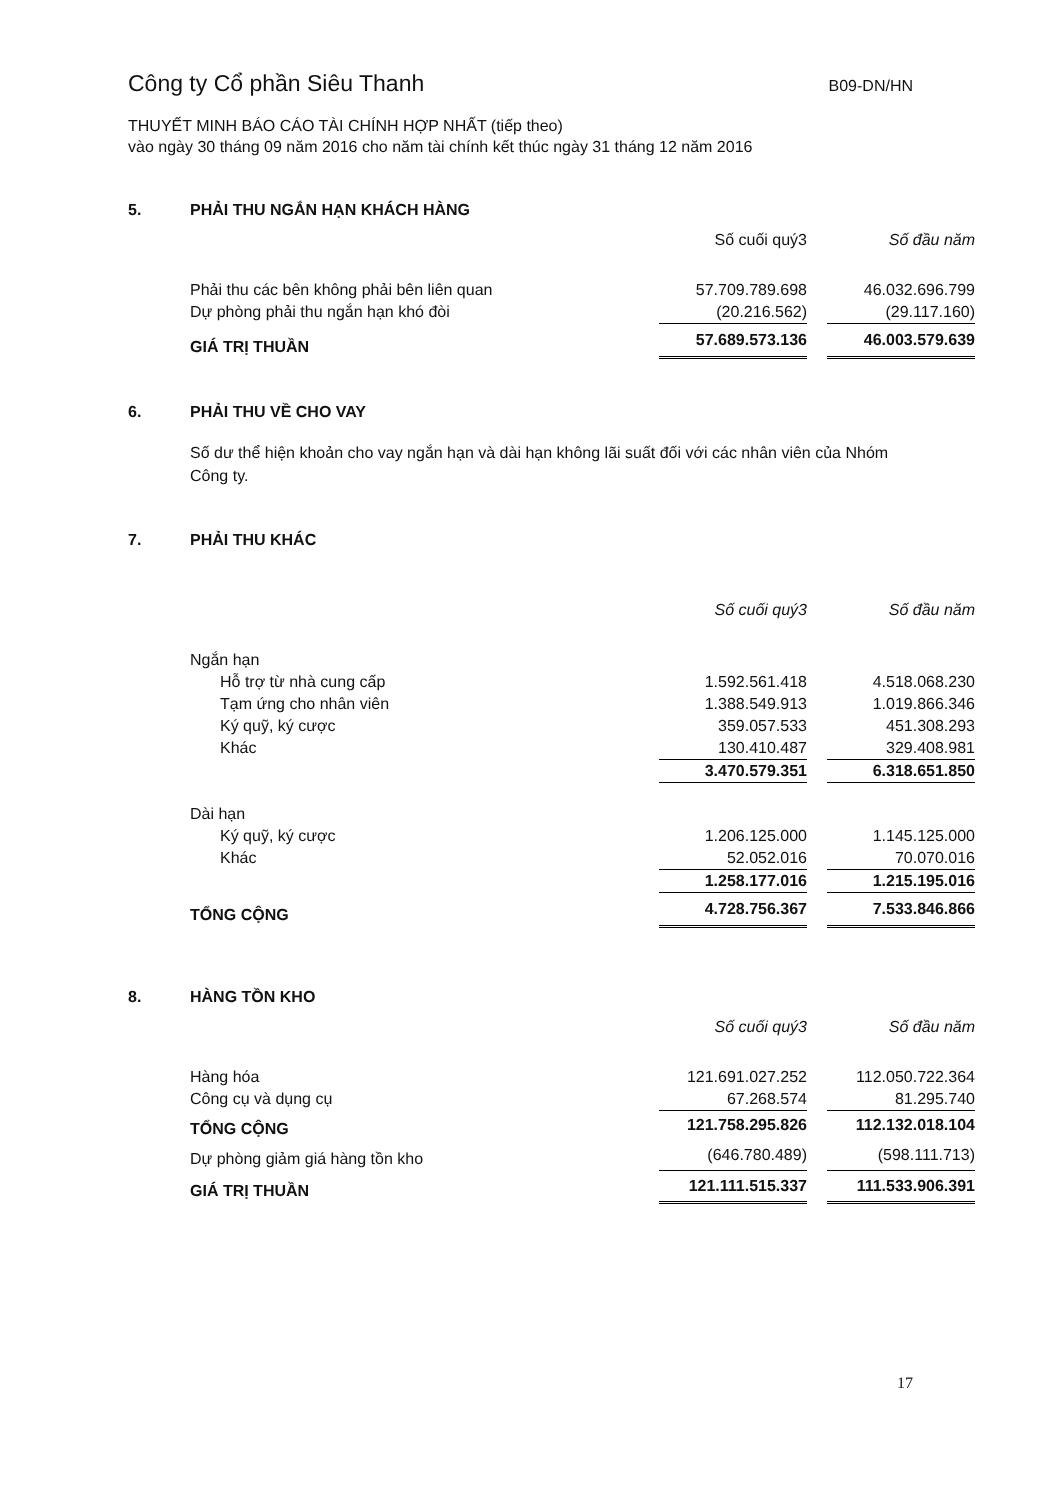Công ty Cổ phần Siêu Thanh B09-DN/HN
THUYẾT MINH BÁO CÁO TÀI CHÍNH HỢP NHẤT (tiếp theo)
vào ngày 30 tháng 09 năm 2016 cho năm tài chính kết thúc ngày 31 tháng 12 năm 2016
5. PHẢI THU NGẮN HẠN KHÁCH HÀNG
| | Số cuối quý3 | | Số đầu năm |
| --- | --- | --- | --- |
| Phải thu các bên không phải bên liên quan | 57.709.789.698 | | 46.032.696.799 |
| Dự phòng phải thu ngắn hạn khó đòi | (20.216.562) | | (29.117.160) |
| GIÁ TRỊ THUẦN | 57.689.573.136 | | 46.003.579.639 |
6. PHẢI THU VỀ CHO VAY
Số dư thể hiện khoản cho vay ngắn hạn và dài hạn không lãi suất đối với các nhân viên của Nhóm Công ty.
7. PHẢI THU KHÁC
| | Số cuối quý3 | | Số đầu năm |
| --- | --- | --- | --- |
| Ngắn hạn | | | |
| Hỗ trợ từ nhà cung cấp | 1.592.561.418 | | 4.518.068.230 |
| Tạm ứng cho nhân viên | 1.388.549.913 | | 1.019.866.346 |
| Ký quỹ, ký cược | 359.057.533 | | 451.308.293 |
| Khác | 130.410.487 | | 329.408.981 |
| | 3.470.579.351 | | 6.318.651.850 |
| Dài hạn | | | |
| Ký quỹ, ký cược | 1.206.125.000 | | 1.145.125.000 |
| Khác | 52.052.016 | | 70.070.016 |
| | 1.258.177.016 | | 1.215.195.016 |
| TỔNG CỘNG | 4.728.756.367 | | 7.533.846.866 |
8. HÀNG TỒN KHO
| | Số cuối quý3 | | Số đầu năm |
| --- | --- | --- | --- |
| Hàng hóa | 121.691.027.252 | | 112.050.722.364 |
| Công cụ và dụng cụ | 67.268.574 | | 81.295.740 |
| TỔNG CỘNG | 121.758.295.826 | | 112.132.018.104 |
| Dự phòng giảm giá hàng tồn kho | (646.780.489) | | (598.111.713) |
| GIÁ TRỊ THUẦN | 121.111.515.337 | | 111.533.906.391 |
17